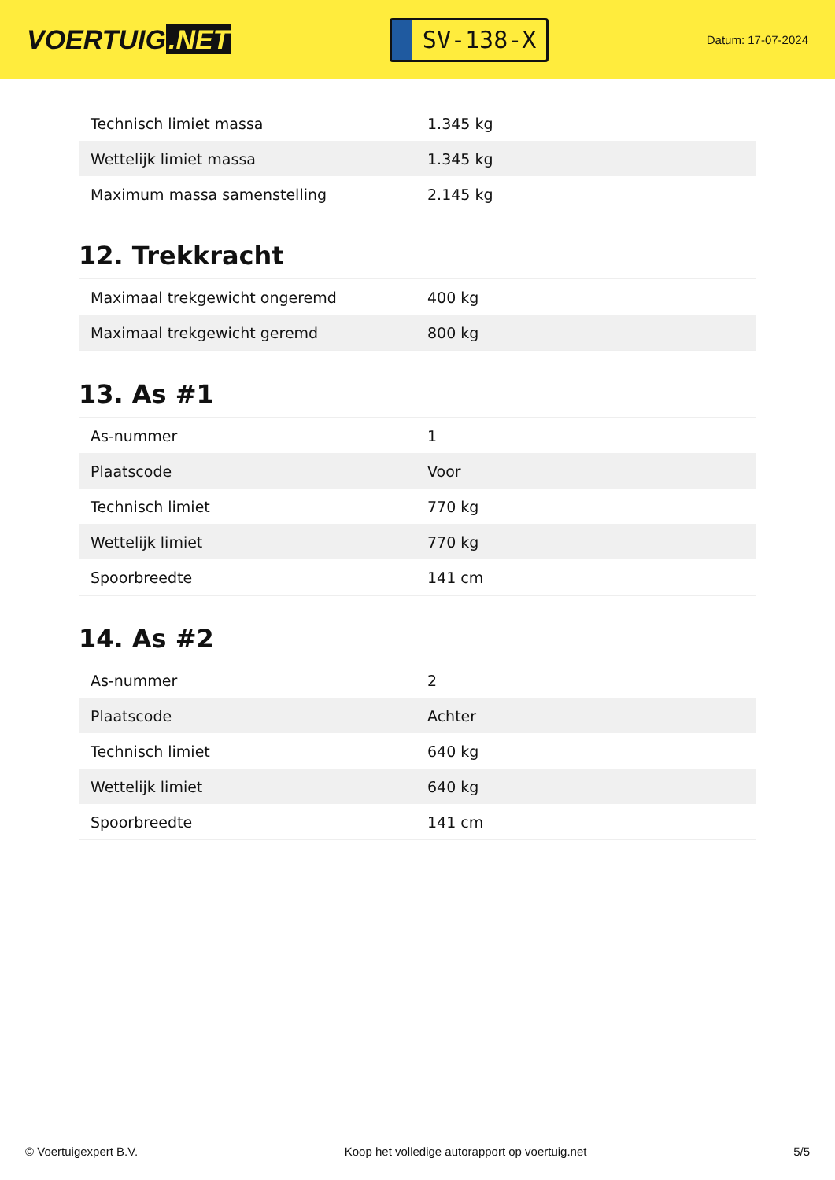VOERTUIG.NET
SV-138-X
Datum: 17-07-2024
| Technisch limiet massa | 1.345 kg |
| Wettelijk limiet massa | 1.345 kg |
| Maximum massa samenstelling | 2.145 kg |
12. Trekkracht
| Maximaal trekgewicht ongeremd | 400 kg |
| Maximaal trekgewicht geremd | 800 kg |
13. As #1
| As-nummer | 1 |
| Plaatscode | Voor |
| Technisch limiet | 770 kg |
| Wettelijk limiet | 770 kg |
| Spoorbreedte | 141 cm |
14. As #2
| As-nummer | 2 |
| Plaatscode | Achter |
| Technisch limiet | 640 kg |
| Wettelijk limiet | 640 kg |
| Spoorbreedte | 141 cm |
© Voertuigexpert B.V. Koop het volledige autorapport op voertuig.net 5/5